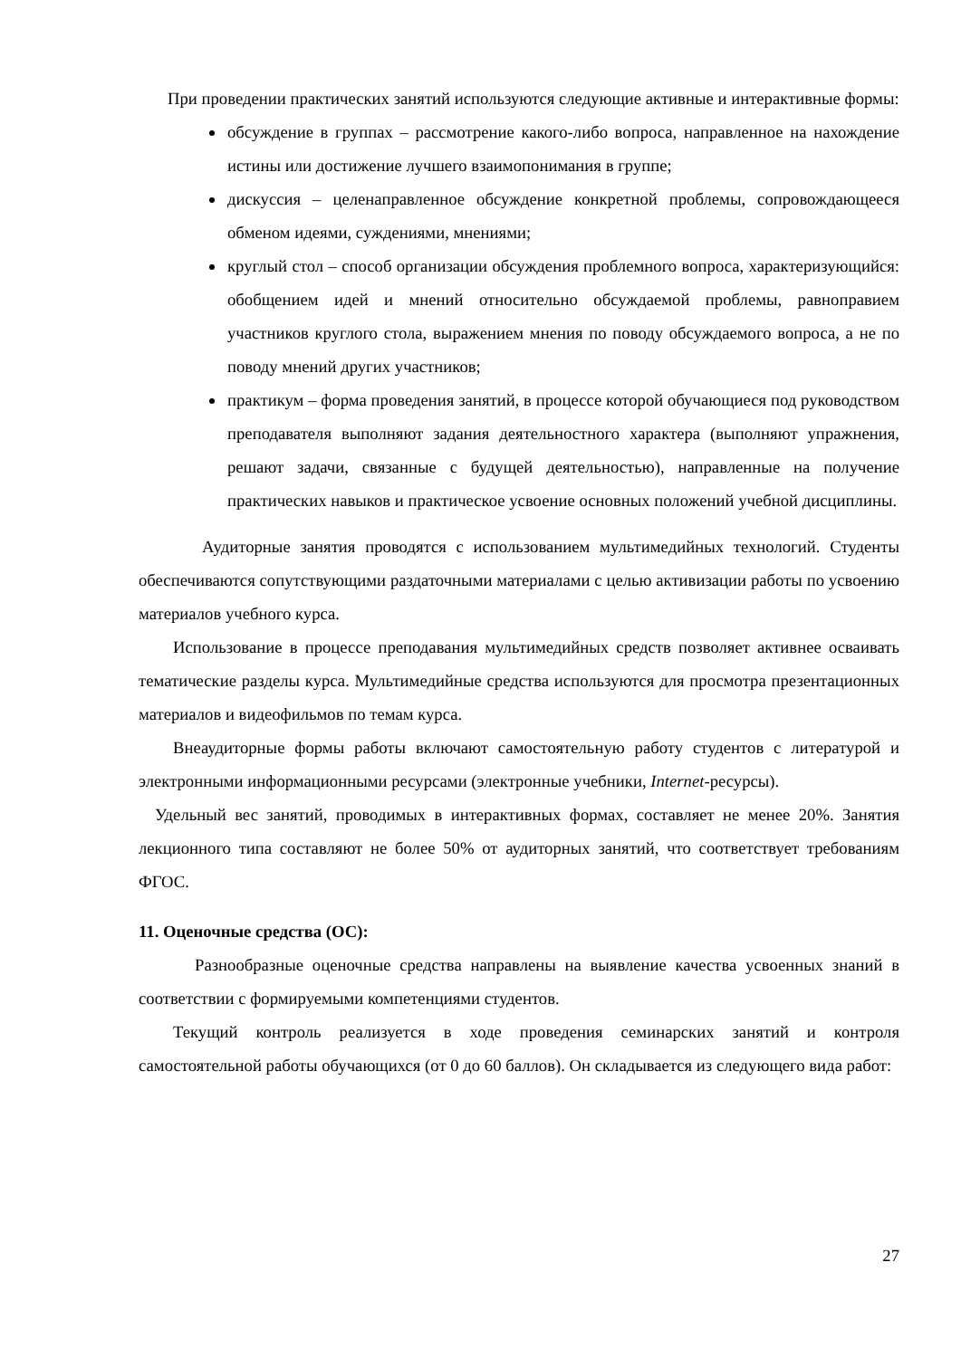При проведении практических занятий используются следующие активные и интерактивные формы:
обсуждение в группах – рассмотрение какого-либо вопроса, направленное на нахождение истины или достижение лучшего взаимопонимания в группе;
дискуссия – целенаправленное обсуждение конкретной проблемы, сопровождающееся обменом идеями, суждениями, мнениями;
круглый стол – способ организации обсуждения проблемного вопроса, характеризующийся: обобщением идей и мнений относительно обсуждаемой проблемы, равноправием участников круглого стола, выражением мнения по поводу обсуждаемого вопроса, а не по поводу мнений других участников;
практикум – форма проведения занятий, в процессе которой обучающиеся под руководством преподавателя выполняют задания деятельностного характера (выполняют упражнения, решают задачи, связанные с будущей деятельностью), направленные на получение практических навыков и практическое усвоение основных положений учебной дисциплины.
Аудиторные занятия проводятся с использованием мультимедийных технологий. Студенты обеспечиваются сопутствующими раздаточными материалами с целью активизации работы по усвоению материалов учебного курса.
Использование в процессе преподавания мультимедийных средств позволяет активнее осваивать тематические разделы курса. Мультимедийные средства используются для просмотра презентационных материалов и видеофильмов по темам курса.
Внеаудиторные формы работы включают самостоятельную работу студентов с литературой и электронными информационными ресурсами (электронные учебники, Internet-ресурсы).
Удельный вес занятий, проводимых в интерактивных формах, составляет не менее 20%. Занятия лекционного типа составляют не более 50% от аудиторных занятий, что соответствует требованиям ФГОС.
11. Оценочные средства (ОС):
Разнообразные оценочные средства направлены на выявление качества усвоенных знаний в соответствии с формируемыми компетенциями студентов.
Текущий контроль реализуется в ходе проведения семинарских занятий и контроля самостоятельной работы обучающихся (от 0 до 60 баллов). Он складывается из следующего вида работ:
27